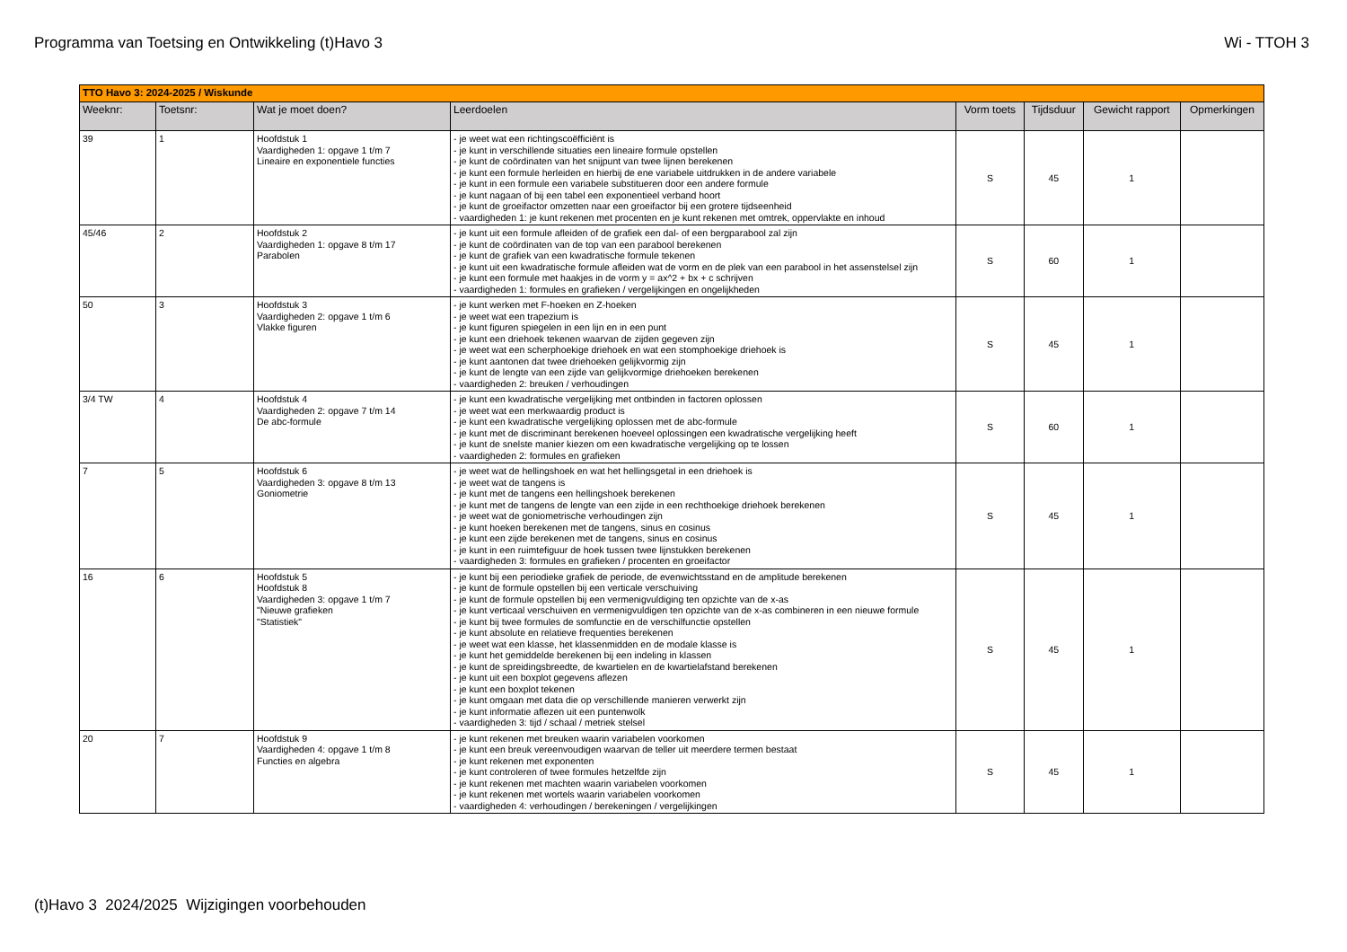Programma van Toetsing en Ontwikkeling (t)Havo 3 Wi - TTOH 3
| TTO Havo 3: 2024-2025 / Wiskunde | | | | | | | |
| Weeknr: | Toetsnr: | Wat je moet doen? | Leerdoelen | Vorm toets | Tijdsduur | Gewicht rapport | Opmerkingen |
| 39 | 1 | Hoofdstuk 1 Vaardigheden 1: opgave 1 t/m 7 Lineaire en exponentiele functies | - je weet wat een richtingscoëfficiënt is - je kunt in verschillende situaties een lineaire formule opstellen - je kunt de coördinaten van het snijpunt van twee lijnen berekenen - je kunt een formule herleiden en hierbij de ene variabele uitdrukken in de andere variabele - je kunt in een formule een variabele substitueren door een andere formule - je kunt nagaan of bij een tabel een exponentieel verband hoort - je kunt de groeifactor omzetten naar een groeifactor bij een grotere tijdseenheid - vaardigheden 1: je kunt rekenen met procenten en je kunt rekenen met omtrek, oppervlakte en inhoud | S | 45 | 1 | |
| 45/46 | 2 | Hoofdstuk 2 Vaardigheden 1: opgave 8 t/m 17 Parabolen | - je kunt uit een formule afleiden of de grafiek een dal- of een bergparabool zal zijn - je kunt de coördinaten van de top van een parabool berekenen - je kunt de grafiek van een kwadratische formule tekenen - je kunt uit een kwadratische formule afleiden wat de vorm en de plek van een parabool in het assenstelsel zijn - je kunt een formule met haakjes in de vorm y = ax^2 + bx + c schrijven - vaardigheden 1: formules en grafieken / vergelijkingen en ongelijkheden | S | 60 | 1 | |
| 50 | 3 | Hoofdstuk 3 Vaardigheden 2: opgave 1 t/m 6 Vlakke figuren | - je kunt werken met F-hoeken en Z-hoeken - je weet wat een trapezium is - je kunt figuren spiegelen in een lijn en in een punt - je kunt een driehoek tekenen waarvan de zijden gegeven zijn - je weet wat een scherphoekige driehoek en wat een stomphoekige driehoek is - je kunt aantonen dat twee driehoeken gelijkvormig zijn - je kunt de lengte van een zijde van gelijkvormige driehoeken berekenen - vaardigheden 2: breuken / verhoudingen | S | 45 | 1 | |
| 3/4 TW | 4 | Hoofdstuk 4 Vaardigheden 2: opgave 7 t/m 14 De abc-formule | - je kunt een kwadratische vergelijking met ontbinden in factoren oplossen - je weet wat een merkwaardig product is - je kunt een kwadratische vergelijking oplossen met de abc-formule - je kunt met de discriminant berekenen hoeveel oplossingen een kwadratische vergelijking heeft - je kunt de snelste manier kiezen om een kwadratische vergelijking op te lossen - vaardigheden 2: formules en grafieken | S | 60 | 1 | |
| 7 | 5 | Hoofdstuk 6 Vaardigheden 3: opgave 8 t/m 13 Goniometrie | - je weet wat de hellingshoek en wat het hellingsgetal in een driehoek is - je weet wat de tangens is - je kunt met de tangens een hellingshoek berekenen - je kunt met de tangens de lengte van een zijde in een rechthoekige driehoek berekenen - je weet wat de goniometrische verhoudingen zijn - je kunt hoeken berekenen met de tangens, sinus en cosinus - je kunt een zijde berekenen met de tangens, sinus en cosinus - je kunt in een ruimtefiguur de hoek tussen twee lijnstukken berekenen - vaardigheden 3: formules en grafieken / procenten en groeifactor | S | 45 | 1 | |
| 16 | 6 | Hoofdstuk 5 Hoofdstuk 8 Vaardigheden 3: opgave 1 t/m 7 "Nieuwe grafieken "Statistiek" | - je kunt bij een periodieke grafiek de periode, de evenwichtsstand en de amplitude berekenen - je kunt de formule opstellen bij een verticale verschuiving - je kunt de formule opstellen bij een vermenigvuldiging ten opzichte van de x-as - je kunt verticaal verschuiven en vermenigvuldigen ten opzichte van de x-as combineren in een nieuwe formule - je kunt bij twee formules de somfunctie en de verschilfunctie opstellen - je kunt absolute en relatieve frequenties berekenen - je weet wat een klasse, het klassenmidden en de modale klasse is - je kunt het gemiddelde berekenen bij een indeling in klassen - je kunt de spreidingsbreedte, de kwartielen en de kwartielafstand berekenen - je kunt uit een boxplot gegevens aflezen - je kunt een boxplot tekenen - je kunt omgaan met data die op verschillende manieren verwerkt zijn - je kunt informatie aflezen uit een puntenwolk - vaardigheden 3: tijd / schaal / metriek stelsel | S | 45 | 1 | |
| 20 | 7 | Hoofdstuk 9 Vaardigheden 4: opgave 1 t/m 8 Functies en algebra | - je kunt rekenen met breuken waarin variabelen voorkomen - je kunt een breuk vereenvoudigen waarvan de teller uit meerdere termen bestaat - je kunt rekenen met exponenten - je kunt controleren of twee formules hetzelfde zijn - je kunt rekenen met machten waarin variabelen voorkomen - je kunt rekenen met wortels waarin variabelen voorkomen - vaardigheden 4: verhoudingen / berekeningen / vergelijkingen | S | 45 | 1 | |
(t)Havo 3 2024/2025 Wijzigingen voorbehouden